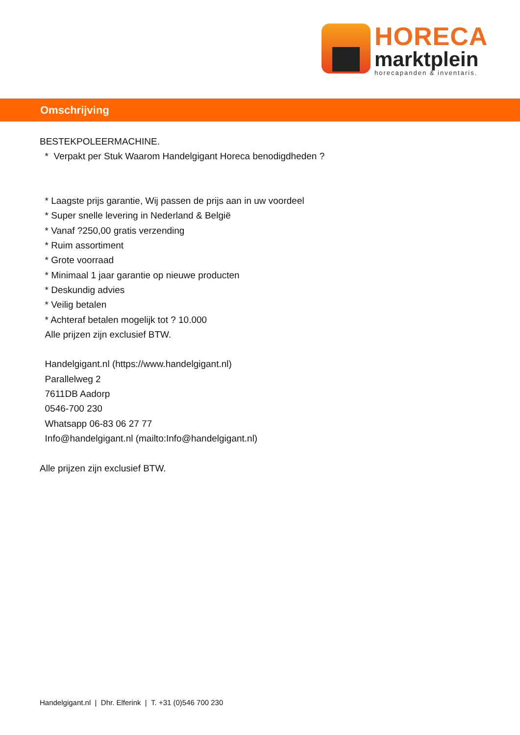HORECA
marktplein
horecapanden & inventaris.
Omschrijving
BESTEKPOLEERMACHINE.
* Verpakt per Stuk Waarom Handelgigant Horeca benodigdheden ?
* Laagste prijs garantie, Wij passen de prijs aan in uw voordeel
* Super snelle levering in Nederland & België
* Vanaf ?250,00 gratis verzending
* Ruim assortiment
* Grote voorraad
* Minimaal 1 jaar garantie op nieuwe producten
* Deskundig advies
* Veilig betalen
* Achteraf betalen mogelijk tot ? 10.000
Alle prijzen zijn exclusief BTW.
Handelgigant.nl (https://www.handelgigant.nl)
Parallelweg 2
7611DB Aadorp
0546-700 230
Whatsapp 06-83 06 27 77
Info@handelgigant.nl (mailto:Info@handelgigant.nl)
Alle prijzen zijn exclusief BTW.
Handelgigant.nl | Dhr. Elferink | T. +31 (0)546 700 230